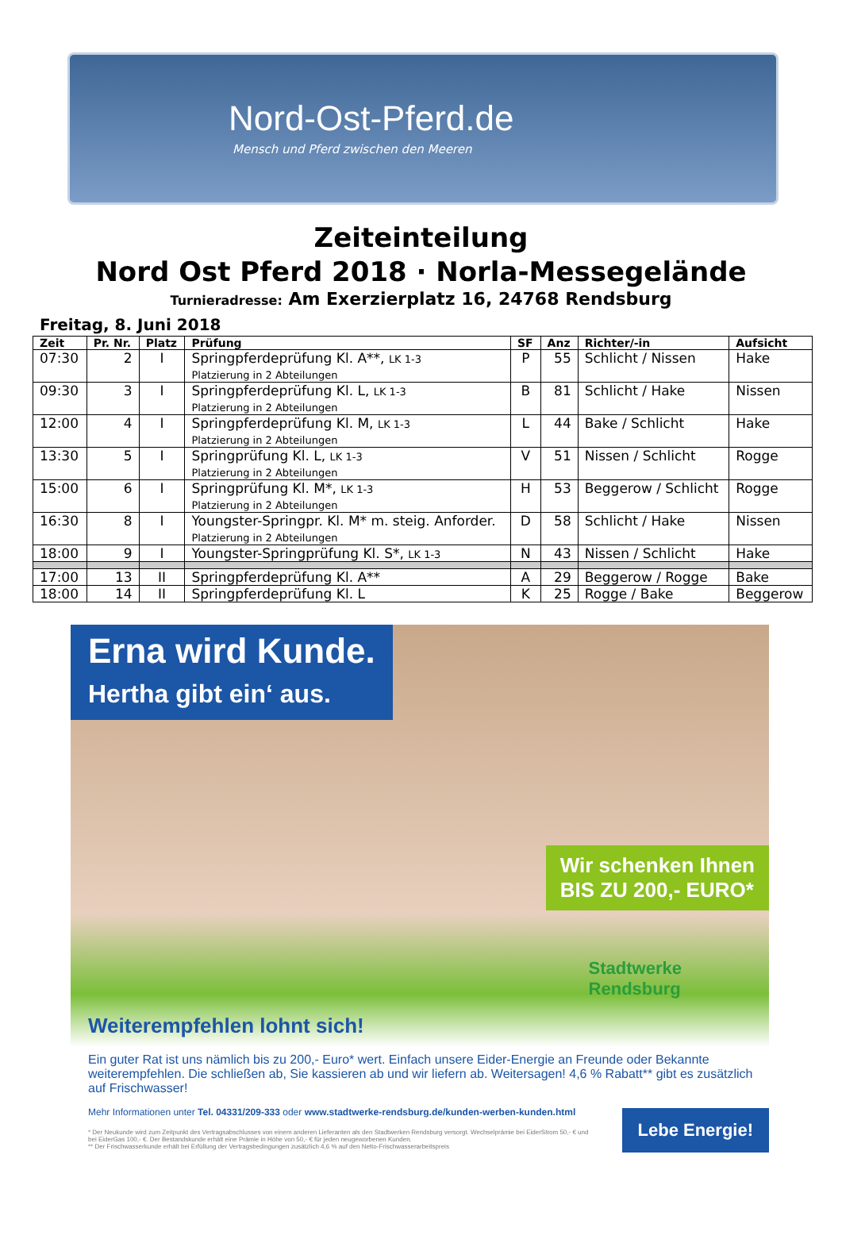Nord-Ost-Pferd.de
Mensch und Pferd zwischen den Meeren
Zeiteinteilung
Nord Ost Pferd 2018 · Norla-Messegelände
Turnieradresse: Am Exerzierplatz 16, 24768 Rendsburg
Freitag, 8. Juni 2018
| Zeit | Pr. Nr. | Platz | Prüfung | SF | Anz | Richter/-in | Aufsicht |
| --- | --- | --- | --- | --- | --- | --- | --- |
| 07:30 | 2 | I | Springpferdeprüfung Kl. A**, LK 1-3 Platzierung in 2 Abteilungen | P | 55 | Schlicht / Nissen | Hake |
| 09:30 | 3 | I | Springpferdeprüfung Kl. L, LK 1-3 Platzierung in 2 Abteilungen | B | 81 | Schlicht / Hake | Nissen |
| 12:00 | 4 | I | Springpferdeprüfung Kl. M, LK 1-3 Platzierung in 2 Abteilungen | L | 44 | Bake / Schlicht | Hake |
| 13:30 | 5 | I | Springprüfung Kl. L, LK 1-3 Platzierung in 2 Abteilungen | V | 51 | Nissen / Schlicht | Rogge |
| 15:00 | 6 | I | Springprüfung Kl. M*, LK 1-3 Platzierung in 2 Abteilungen | H | 53 | Beggerow / Schlicht | Rogge |
| 16:30 | 8 | I | Youngster-Springpr. Kl. M* m. steig. Anforder. Platzierung in 2 Abteilungen | D | 58 | Schlicht / Hake | Nissen |
| 18:00 | 9 | I | Youngster-Springprüfung Kl. S*, LK 1-3 | N | 43 | Nissen / Schlicht | Hake |
| 17:00 | 13 | II | Springpferdeprüfung Kl. A** | A | 29 | Beggerow / Rogge | Bake |
| 18:00 | 14 | II | Springpferdeprüfung Kl. L | K | 25 | Rogge / Bake | Beggerow |
Erna wird Kunde.
Hertha gibt ein‘ aus.
Wir schenken Ihnen
BIS ZU 200,- EURO*
Stadtwerke
Rendsburg
Weiterempfehlen lohnt sich!
Ein guter Rat ist uns nämlich bis zu 200,- Euro* wert. Einfach unsere Eider-Energie an Freunde oder Bekannte weiterempfehlen. Die schließen ab, Sie kassieren ab und wir liefern ab. Weitersagen! 4,6 % Rabatt** gibt es zusätzlich auf Frischwasser!
Mehr Informationen unter Tel. 04331/209-333 oder www.stadtwerke-rendsburg.de/kunden-werben-kunden.html
* Der Neukunde wird zum Zeitpunkt des Vertragsabschlusses von einem anderen Lieferanten als den Stadtwerken Rendsburg versorgt. Wechselprämie bei EiderStrom 50,- € und bei EiderGas 100,- €. Der Bestandskunde erhält eine Prämie in Höhe von 50,- € für jeden neugeworbenen Kunden.
** Der Frischwasserkunde erhält bei Erfüllung der Vertragsbedingungen zusätzlich 4,6 % auf den Netto-Frischwasserarbeitspreis
Lebe Energie!